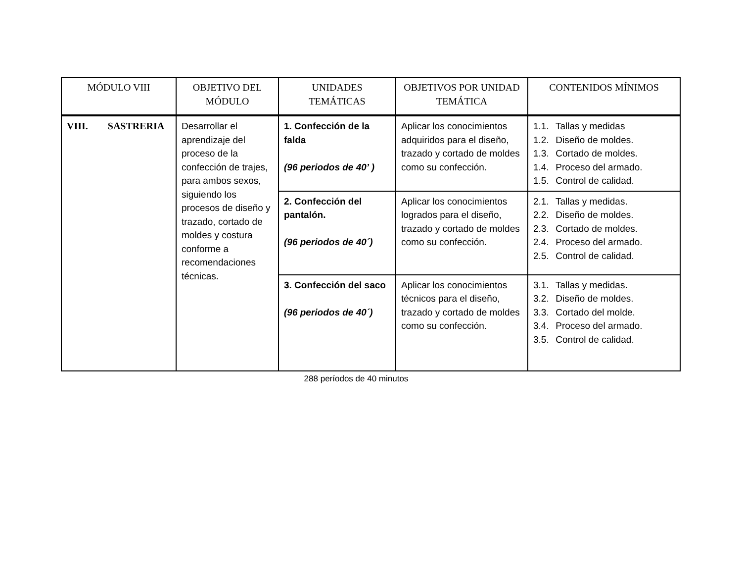| MÓDULO VIII | OBJETIVO DEL MÓDULO | UNIDADES TEMÁTICAS | OBJETIVOS POR UNIDAD TEMÁTICA | CONTENIDOS MÍNIMOS |
| --- | --- | --- | --- | --- |
| VIII. SASTRERIA | Desarrollar el aprendizaje del proceso de la confección de trajes, para ambos sexos, siguiendo los procesos de diseño y trazado, cortado de moldes y costura conforme a recomendaciones técnicas. | 1. Confección de la falda (96 periodos de 40’ ) | Aplicar los conocimientos adquiridos para el diseño, trazado y cortado de moldes como su confección. | 1.1. Tallas y medidas 1.2. Diseño de moldes. 1.3. Cortado de moldes. 1.4. Proceso del armado. 1.5. Control de calidad. |
| | | 2. Confección del pantalón. (96 periodos de 40´) | Aplicar los conocimientos logrados para el diseño, trazado y cortado de moldes como su confección. | 2.1. Tallas y medidas. 2.2. Diseño de moldes. 2.3. Cortado de moldes. 2.4. Proceso del armado. 2.5. Control de calidad. |
| | | 3. Confección del saco (96 periodos de 40´) | Aplicar los conocimientos técnicos para el diseño, trazado y cortado de moldes como su confección. | 3.1. Tallas y medidas. 3.2. Diseño de moldes. 3.3. Cortado del molde. 3.4. Proceso del armado. 3.5. Control de calidad. |
288 períodos de 40 minutos